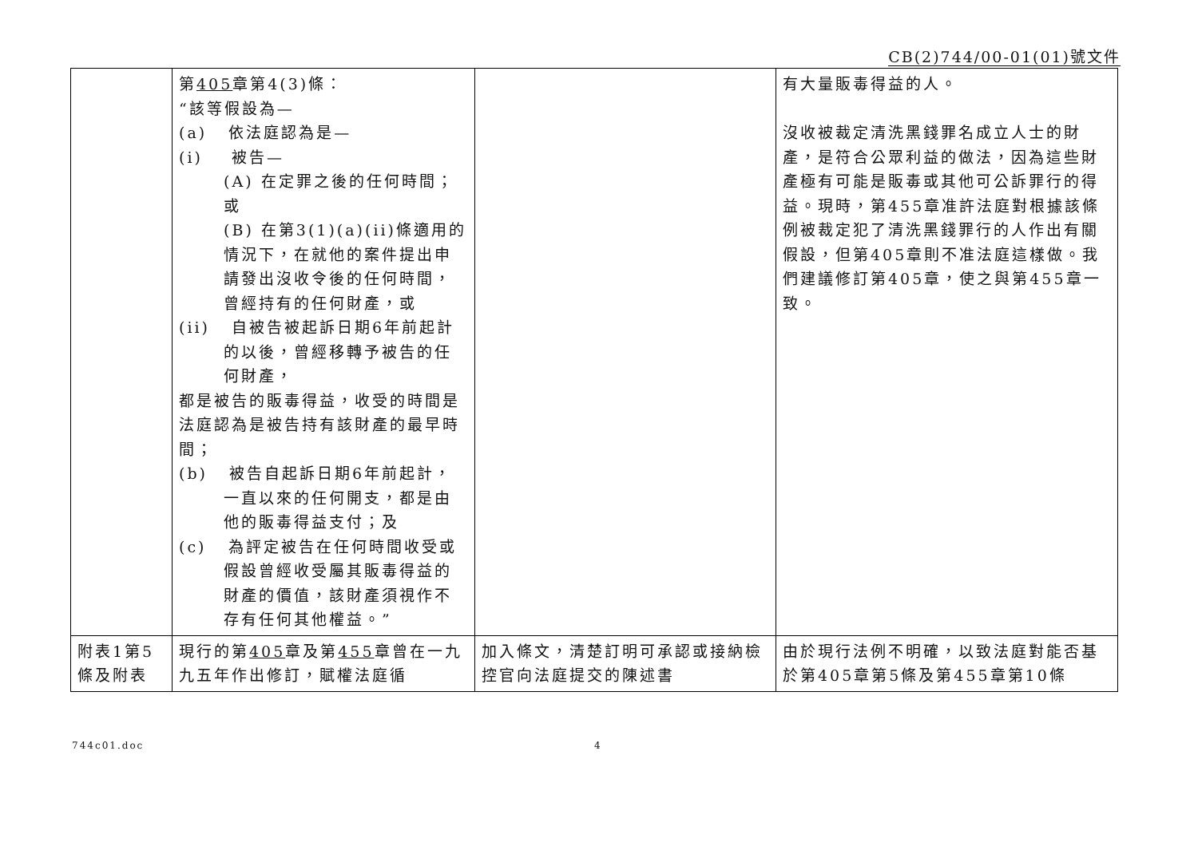CB(2)744/00-01(01)號文件
| | 第 405 章第4(3)條： “該等假設為— (a) 依法庭認為是— (i) 被告— (A) 在定罪之後的任何時間；或 (B) 在第3(1)(a)(ii)條適用的情況下，在就他的案件提出申請發出沒收令後的任何時間，曾經持有的任何財產，或 (ii) 自被告被起訴日期6年前起計的以後，曾經移轉予被告的任何財產， 都是被告的販毒得益，收受的時間是法庭認為是被告持有該財產的最早時間； (b) 被告自起訴日期6年前起計，一直以來的任何開支，都是由他的販毒得益支付；及 (c) 為評定被告在任何時間收受或假設曾經收受屬其販毒得益的財產的價值，該財產須視作不存有任何其他權益。” | | 有大量販毒得益的人。 沒收被裁定清洗黑錢罪名成立人士的財產，是符合公眾利益的做法，因為這些財產極有可能是販毒或其他可公訴罪行的得益。現時，第455章准許法庭對根據該條例被裁定犯了清洗黑錢罪行的人作出有關假設，但第405章則不准法庭這樣做。我們建議修訂第405章，使之與第455章一致。 |
| 附表1第5條及附表 | 現行的第 405 章及第 455 章曾在一九九五年作出修訂，賦權法庭循 | 加入條文，清楚訂明可承認或接納檢控官向法庭提交的陳述書 | 由於現行法例不明確，以致法庭對能否基於第405章第5條及第455章第10條 |
744c01.doc 4